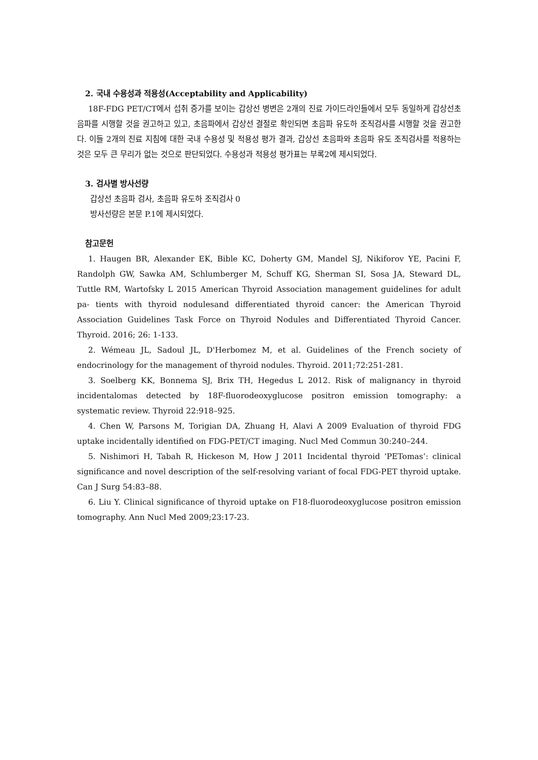2. 국내 수용성과 적용성(Acceptability and Applicability)
18F-FDG PET/CT에서 섭취 증가를 보이는 갑상선 병변은 2개의 진료 가이드라인들에서 모두 동일하게 갑상선초음파를 시행할 것을 권고하고 있고, 초음파에서 갑상선 결절로 확인되면 초음파 유도하 조직검사를 시행할 것을 권고한다. 이들 2개의 진료 지침에 대한 국내 수용성 및 적용성 평가 결과, 갑상선 초음파와 초음파 유도 조직검사를 적용하는 것은 모두 큰 무리가 없는 것으로 판단되었다. 수용성과 적용성 평가표는 부록2에 제시되었다.
3. 검사별 방사선량
갑상선 초음파 검사, 초음파 유도하 조직검사 0
방사선량은 본문 P.1에 제시되었다.
참고문헌
1. Haugen BR, Alexander EK, Bible KC, Doherty GM, Mandel SJ, Nikiforov YE, Pacini F, Randolph GW, Sawka AM, Schlumberger M, Schuff KG, Sherman SI, Sosa JA, Steward DL, Tuttle RM, Wartofsky L 2015 American Thyroid Association management guidelines for adult pa- tients with thyroid nodulesand differentiated thyroid cancer: the American Thyroid Association Guidelines Task Force on Thyroid Nodules and Differentiated Thyroid Cancer. Thyroid. 2016; 26: 1-133.
2. Wémeau JL, Sadoul JL, D'Herbomez M, et al. Guidelines of the French society of endocrinology for the management of thyroid nodules. Thyroid. 2011;72:251-281.
3. Soelberg KK, Bonnema SJ, Brix TH, Hegedus L 2012. Risk of malignancy in thyroid incidentalomas detected by 18F-fluorodeoxyglucose positron emission tomography: a systematic review. Thyroid 22:918–925.
4. Chen W, Parsons M, Torigian DA, Zhuang H, Alavi A 2009 Evaluation of thyroid FDG uptake incidentally identified on FDG-PET/CT imaging. Nucl Med Commun 30:240–244.
5. Nishimori H, Tabah R, Hickeson M, How J 2011 Incidental thyroid ‘PETomas’: clinical significance and novel description of the self-resolving variant of focal FDG-PET thyroid uptake. Can J Surg 54:83–88.
6. Liu Y. Clinical significance of thyroid uptake on F18-fluorodeoxyglucose positron emission tomography. Ann Nucl Med 2009;23:17-23.